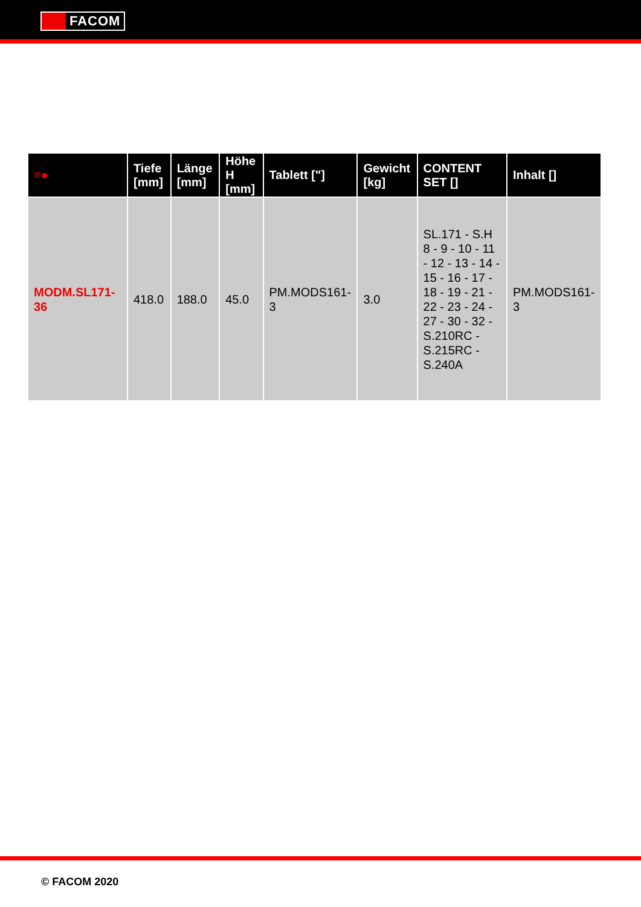FACOM
| ≡● | Tiefe [mm] | Länge [mm] | Höhe H [mm] | Tablett ["] | Gewicht [kg] | CONTENT SET [] | Inhalt [] |
| --- | --- | --- | --- | --- | --- | --- | --- |
| MODM.SL171-36 | 418.0 | 188.0 | 45.0 | PM.MODS161-3 | 3.0 | SL.171 - S.H 8 - 9 - 10 - 11 - 12 - 13 - 14 - 15 - 16 - 17 - 18 - 19 - 21 - 22 - 23 - 24 - 27 - 30 - 32 - S.210RC - S.215RC - S.240A | PM.MODS161-3 |
© FACOM 2020